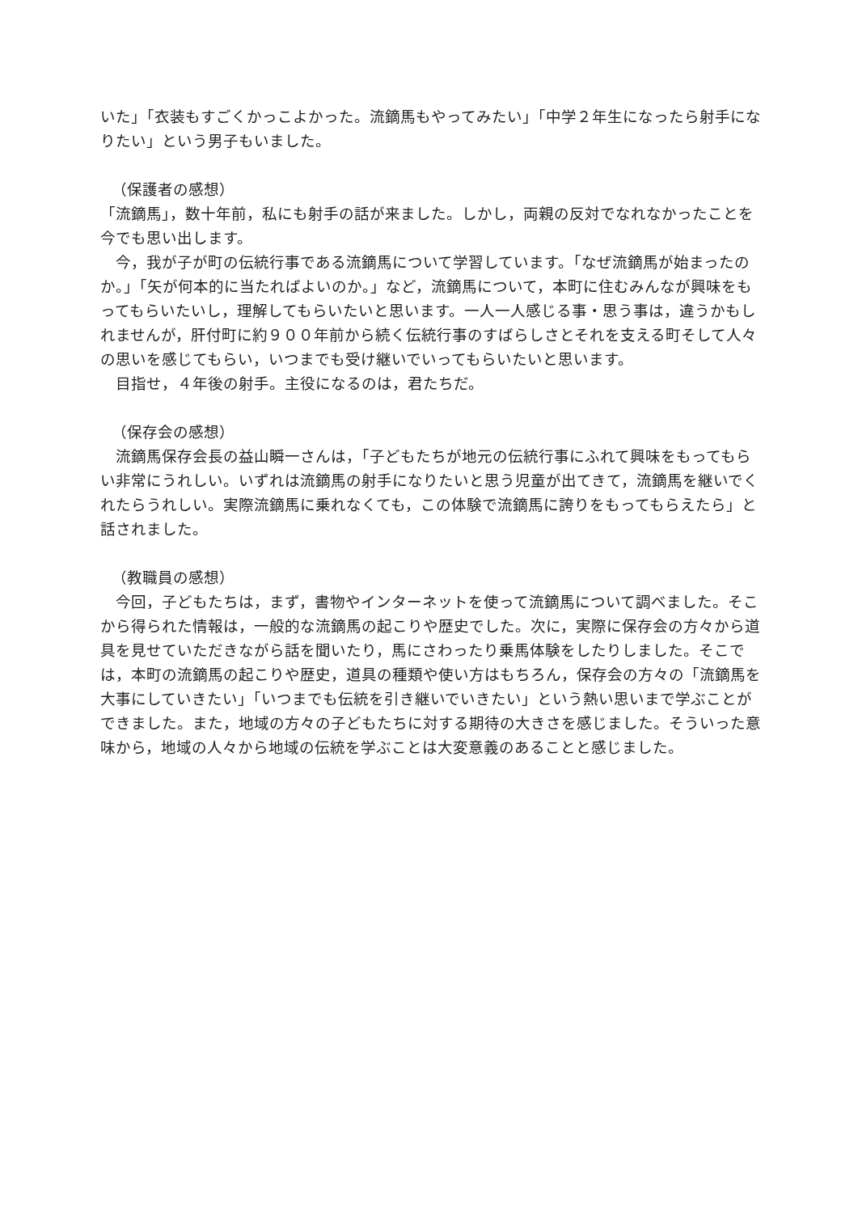いた」「衣装もすごくかっこよかった。流鏑馬もやってみたい」「中学２年生になったら射手になりたい」という男子もいました。
（保護者の感想）
「流鏑馬」，数十年前，私にも射手の話が来ました。しかし，両親の反対でなれなかったことを今でも思い出します。
今，我が子が町の伝統行事である流鏑馬について学習しています。「なぜ流鏑馬が始まったのか。」「矢が何本的に当たればよいのか。」など，流鏑馬について，本町に住むみんなが興味をもってもらいたいし，理解してもらいたいと思います。一人一人感じる事・思う事は，違うかもしれませんが，肝付町に約９００年前から続く伝統行事のすばらしさとそれを支える町そして人々の思いを感じてもらい，いつまでも受け継いでいってもらいたいと思います。
目指せ，４年後の射手。主役になるのは，君たちだ。
（保存会の感想）
流鏑馬保存会長の益山瞬一さんは，「子どもたちが地元の伝統行事にふれて興味をもってもらい非常にうれしい。いずれは流鏑馬の射手になりたいと思う児童が出てきて，流鏑馬を継いでくれたらうれしい。実際流鏑馬に乗れなくても，この体験で流鏑馬に誇りをもってもらえたら」と話されました。
（教職員の感想）
今回，子どもたちは，まず，書物やインターネットを使って流鏑馬について調べました。そこから得られた情報は，一般的な流鏑馬の起こりや歴史でした。次に，実際に保存会の方々から道具を見せていただきながら話を聞いたり，馬にさわったり乗馬体験をしたりしました。そこでは，本町の流鏑馬の起こりや歴史，道具の種類や使い方はもちろん，保存会の方々の「流鏑馬を大事にしていきたい」「いつまでも伝統を引き継いでいきたい」という熱い思いまで学ぶことができました。また，地域の方々の子どもたちに対する期待の大きさを感じました。そういった意味から，地域の人々から地域の伝統を学ぶことは大変意義のあることと感じました。